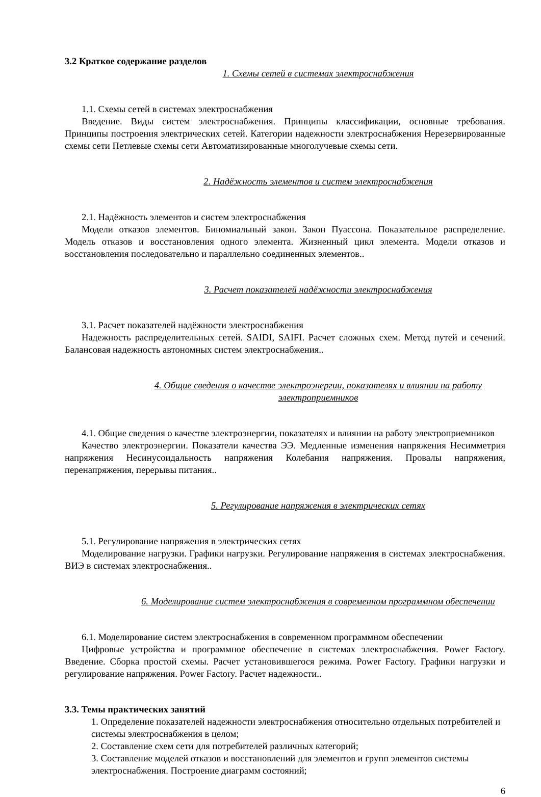3.2 Краткое содержание разделов
1. Схемы сетей в системах электроснабжения
1.1. Схемы сетей в системах электроснабжения
Введение. Виды систем электроснабжения. Принципы классификации, основные требования. Принципы построения электрических сетей. Категории надежности электроснабжения Нерезервированные схемы сети Петлевые схемы сети Автоматизированные многолучевые схемы сети.
2. Надёжность элементов и систем электроснабжения
2.1. Надёжность элементов и систем электроснабжения
Модели отказов элементов. Биномиальный закон. Закон Пуассона. Показательное распределение. Модель отказов и восстановления одного элемента. Жизненный цикл элемента. Модели отказов и восстановления последовательно и параллельно соединенных элементов..
3. Расчет показателей надёжности электроснабжения
3.1. Расчет показателей надёжности электроснабжения
Надежность распределительных сетей. SAIDI, SAIFI. Расчет сложных схем. Метод путей и сечений. Балансовая надежность автономных систем электроснабжения..
4. Общие сведения о качестве электроэнергии, показателях и влиянии на работу электроприемников
4.1. Общие сведения о качестве электроэнергии, показателях и влиянии на работу электроприемников
Качество электроэнергии. Показатели качества ЭЭ. Медленные изменения напряжения Несимметрия напряжения Несинусоидальность напряжения Колебания напряжения. Провалы напряжения, перенапряжения, перерывы питания..
5. Регулирование напряжения в электрических сетях
5.1. Регулирование напряжения в электрических сетях
Моделирование нагрузки. Графики нагрузки. Регулирование напряжения в системах электроснабжения. ВИЭ в системах электроснабжения..
6. Моделирование систем электроснабжения в современном программном обеспечении
6.1. Моделирование систем электроснабжения в современном программном обеспечении
Цифровые устройства и программное обеспечение в системах электроснабжения. Power Factory. Введение. Сборка простой схемы. Расчет установившегося режима. Power Factory. Графики нагрузки и регулирование напряжения. Power Factory. Расчет надежности..
3.3. Темы практических занятий
1. Определение показателей надежности электроснабжения относительно отдельных потребителей и системы электроснабжения в целом;
2. Составление схем сети для потребителей различных категорий;
3. Составление моделей отказов и восстановлений для элементов и групп элементов системы электроснабжения. Построение диаграмм состояний;
6